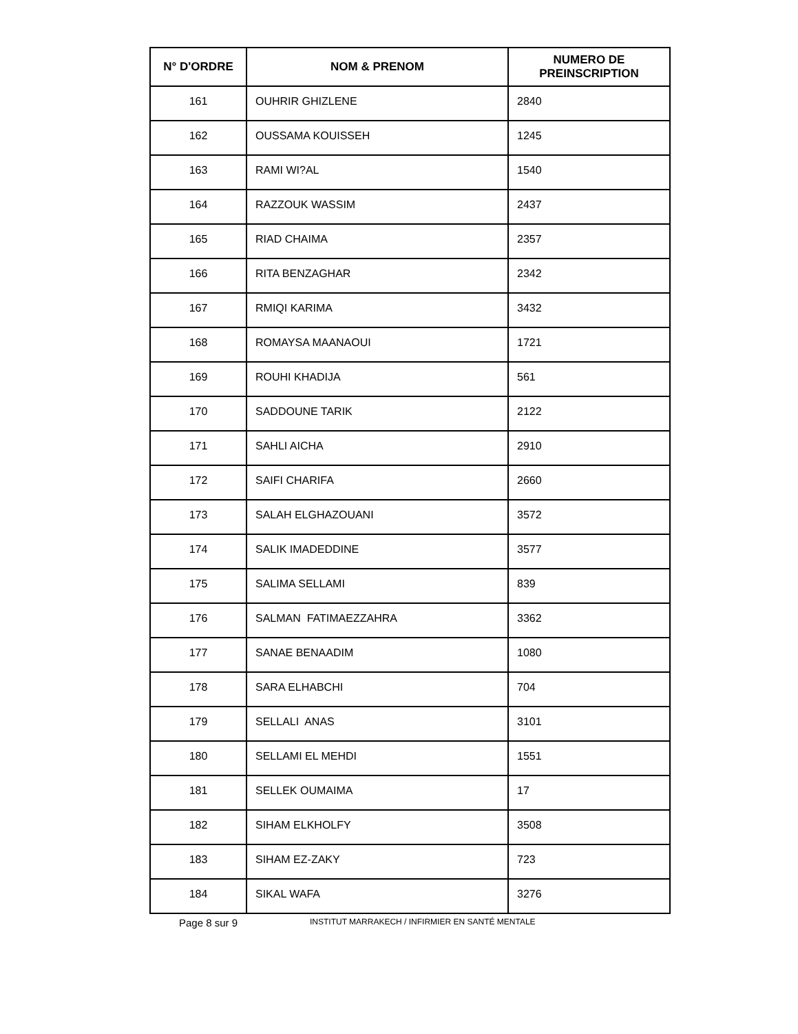| N° D'ORDRE | NOM & PRENOM | NUMERO DE PREINSCRIPTION |
| --- | --- | --- |
| 161 | OUHRIR GHIZLENE | 2840 |
| 162 | OUSSAMA KOUISSEH | 1245 |
| 163 | RAMI WI?AL | 1540 |
| 164 | RAZZOUK WASSIM | 2437 |
| 165 | RIAD CHAIMA | 2357 |
| 166 | RITA BENZAGHAR | 2342 |
| 167 | RMIQI KARIMA | 3432 |
| 168 | ROMAYSA MAANAOUI | 1721 |
| 169 | ROUHI KHADIJA | 561 |
| 170 | SADDOUNE TARIK | 2122 |
| 171 | SAHLI AICHA | 2910 |
| 172 | SAIFI CHARIFA | 2660 |
| 173 | SALAH ELGHAZOUANI | 3572 |
| 174 | SALIK IMADEDDINE | 3577 |
| 175 | SALIMA SELLAMI | 839 |
| 176 | SALMAN FATIMAEZZAHRA | 3362 |
| 177 | SANAE BENAADIM | 1080 |
| 178 | SARA ELHABCHI | 704 |
| 179 | SELLALI ANAS | 3101 |
| 180 | SELLAMI EL MEHDI | 1551 |
| 181 | SELLEK OUMAIMA | 17 |
| 182 | SIHAM ELKHOLFY | 3508 |
| 183 | SIHAM EZ-ZAKY | 723 |
| 184 | SIKAL WAFA | 3276 |
Page 8 sur 9 INSTITUT MARRAKECH / INFIRMIER EN SANTÉ MENTALE